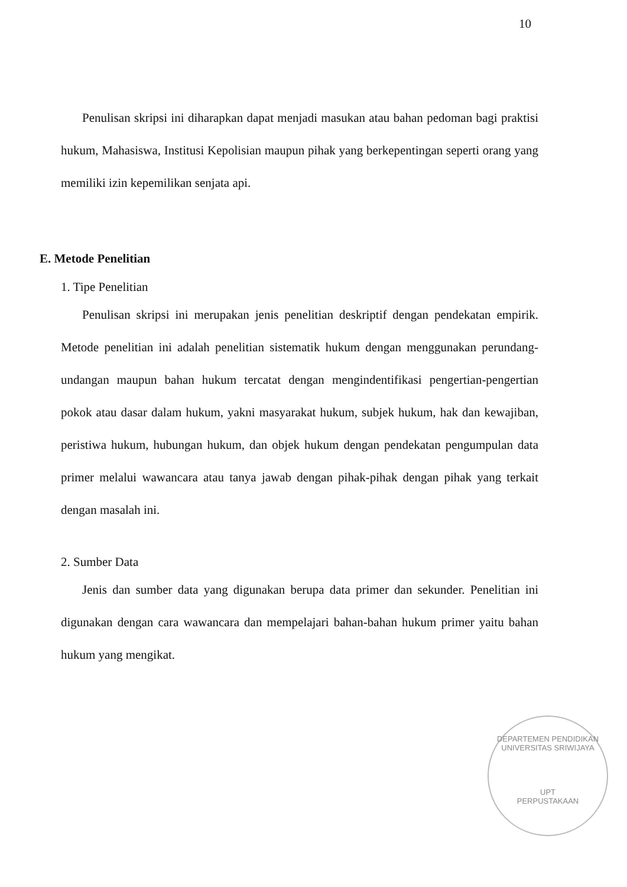10
Penulisan skripsi ini diharapkan dapat menjadi masukan atau bahan pedoman bagi praktisi hukum, Mahasiswa, Institusi Kepolisian maupun pihak yang berkepentingan seperti orang yang memiliki izin kepemilikan senjata api.
E. Metode Penelitian
1. Tipe Penelitian
Penulisan skripsi ini merupakan jenis penelitian deskriptif dengan pendekatan empirik. Metode penelitian ini adalah penelitian sistematik hukum dengan menggunakan perundang-undangan maupun bahan hukum tercatat dengan mengindentifikasi pengertian-pengertian pokok atau dasar dalam hukum, yakni masyarakat hukum, subjek hukum, hak dan kewajiban, peristiwa hukum, hubungan hukum, dan objek hukum dengan pendekatan pengumpulan data primer melalui wawancara atau tanya jawab dengan pihak-pihak dengan pihak yang terkait dengan masalah ini.
2. Sumber Data
Jenis dan sumber data yang digunakan berupa data primer dan sekunder. Penelitian ini digunakan dengan cara wawancara dan mempelajari bahan-bahan hukum primer yaitu bahan hukum yang mengikat.
DEPARTEMEN PENDIDIKAN
UNIVERSITAS SRIWIJAYA
UPT
PERPUSTAKAAN